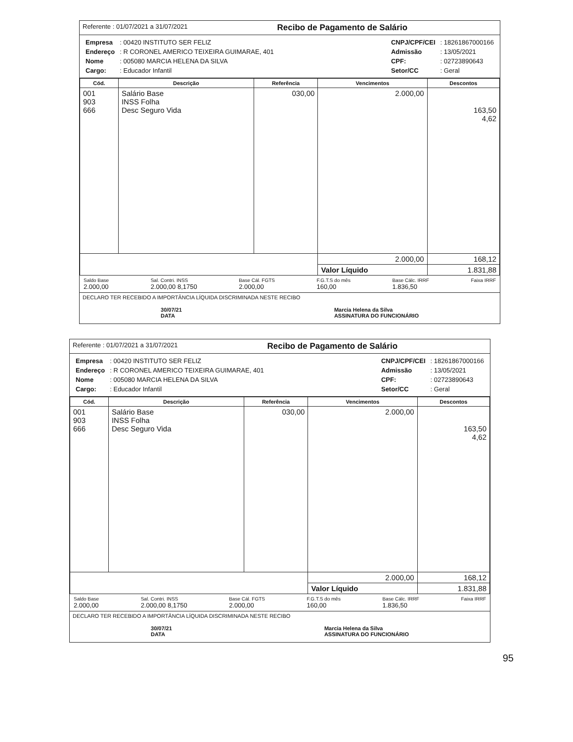Referente : 01/07/2021 a 31/07/2021
Recibo de Pagamento de Salário
| Empresa | : 00420 INSTITUTO SER FELIZ |
| Endereço | : R CORONEL AMERICO TEIXEIRA GUIMARAE, 401 |
| Nome | : 005080 MARCIA HELENA DA SILVA |
| Cargo: | : Educador Infantil |
| CNPJ/CPF/CEI | : 18261867000166 |
| Admissão | : 13/05/2021 |
| CPF: | : 02723890643 |
| Setor/CC | : Geral |
| Cód. | Descrição | Referência | Vencimentos | Descontos |
| --- | --- | --- | --- | --- |
| 001 903 666 | Salário Base INSS Folha Desc Seguro Vida | 030,00 | 2.000,00 | 163,50 4,62 |
| | | | 2.000,00 | 168,12 |
| | | | Valor Líquido | 1.831,88 |
Saldo Base
2.000,00
Sal. Contri. INSS
2.000,00 8,1750
Base Cál. FGTS
2.000,00
F.G.T.S do mês
160,00
Base Cálc. IRRF
1.836,50
Faixa IRRF
DECLARO TER RECEBIDO A IMPORTÂNCIA LÍQUIDA DISCRIMINADA NESTE RECIBO
30/07/21
DATA
Marcia Helena da Silva
ASSINATURA DO FUNCIONÁRIO
Referente : 01/07/2021 a 31/07/2021
Recibo de Pagamento de Salário
| Empresa | : 00420 INSTITUTO SER FELIZ |
| Endereço | : R CORONEL AMERICO TEIXEIRA GUIMARAE, 401 |
| Nome | : 005080 MARCIA HELENA DA SILVA |
| Cargo: | : Educador Infantil |
| CNPJ/CPF/CEI | : 18261867000166 |
| Admissão | : 13/05/2021 |
| CPF: | : 02723890643 |
| Setor/CC | : Geral |
| Cód. | Descrição | Referência | Vencimentos | Descontos |
| --- | --- | --- | --- | --- |
| 001 903 666 | Salário Base INSS Folha Desc Seguro Vida | 030,00 | 2.000,00 | 163,50 4,62 |
| | | | 2.000,00 | 168,12 |
| | | | Valor Líquido | 1.831,88 |
Saldo Base
2.000,00
Sal. Contri. INSS
2.000,00 8,1750
Base Cál. FGTS
2.000,00
F.G.T.S do mês
160,00
Base Cálc. IRRF
1.836,50
Faixa IRRF
DECLARO TER RECEBIDO A IMPORTÂNCIA LÍQUIDA DISCRIMINADA NESTE RECIBO
30/07/21
DATA
Marcia Helena da Silva
ASSINATURA DO FUNCIONÁRIO
95